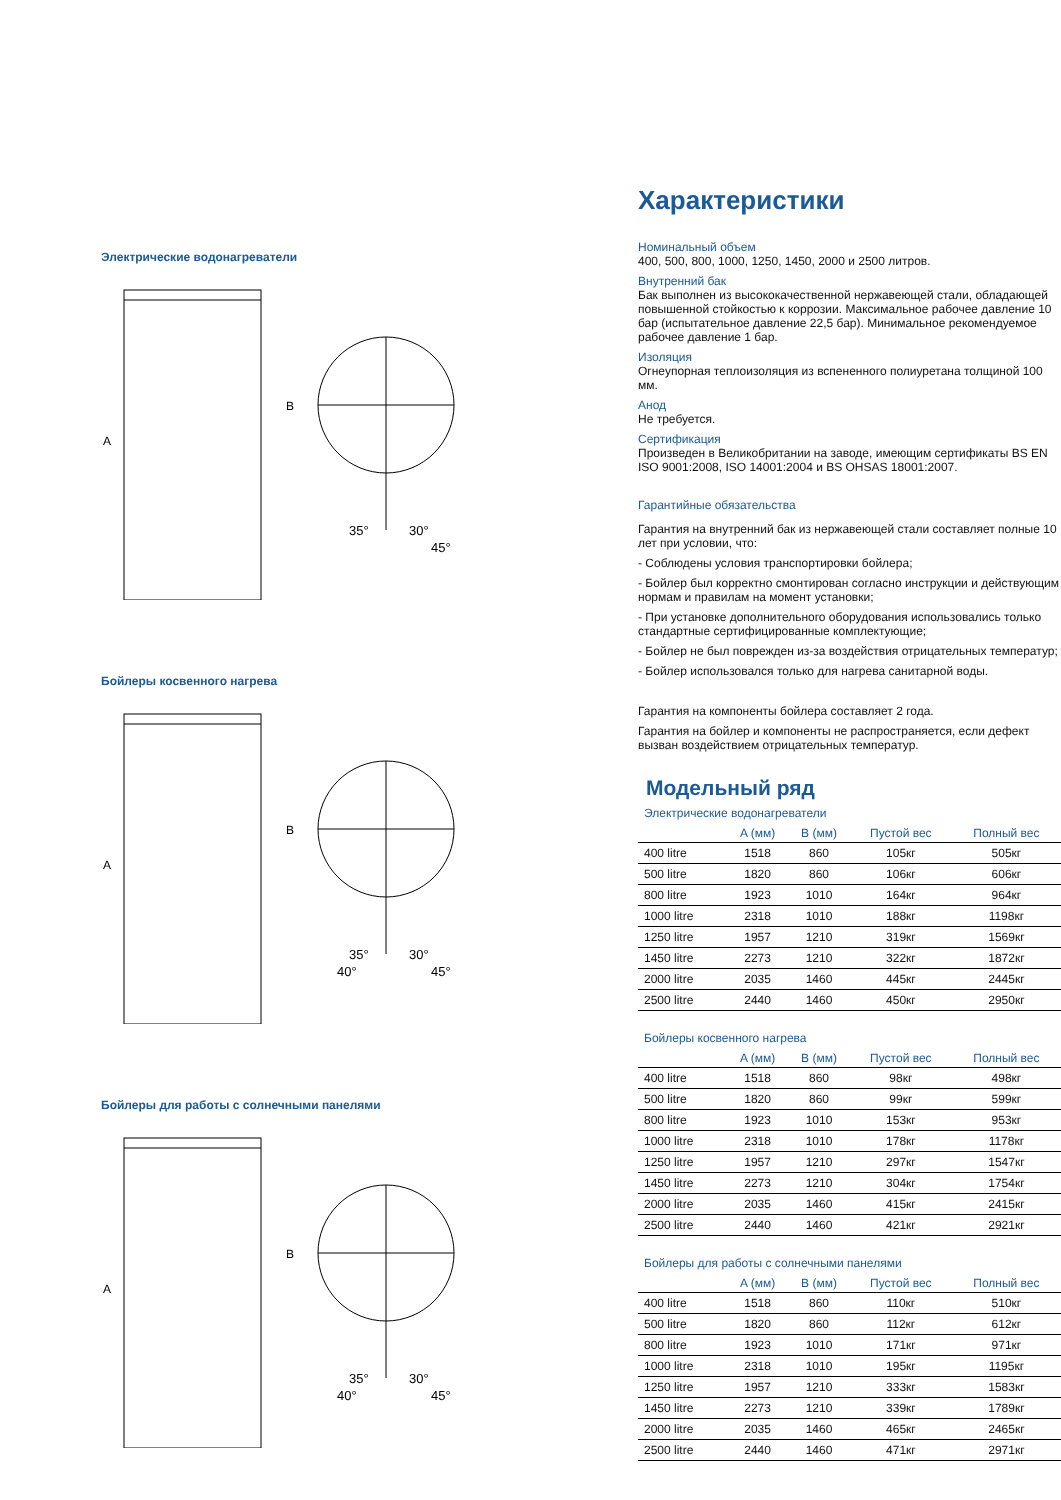Электрические водонагреватели
A
B
35°
30°
45°
Бойлеры косвенного нагрева
A
B
35°
30°
40°
45°
Бойлеры для работы с солнечными панелями
A
B
35°
30°
40°
45°
Характеристики
Номинальный объем
400, 500, 800, 1000, 1250, 1450, 2000 и 2500 литров.
Внутренний бак
Бак выполнен из высококачественной нержавеющей стали, обладающей повышенной стойкостью к коррозии. Максимальное рабочее давление 10 бар (испытательное давление 22,5 бар). Минимальное рекомендуемое рабочее давление 1 бар.
Изоляция
Огнеупорная теплоизоляция из вспененного полиуретана толщиной 100 мм.
Анод
Не требуется.
Сертификация
Произведен в Великобритании на заводе, имеющим сертификаты BS EN ISO 9001:2008, ISO 14001:2004 и BS OHSAS 18001:2007.
Гарантийные обязательства
Гарантия на внутренний бак из нержавеющей стали составляет полные 10 лет при условии, что:
- Соблюдены условия транспортировки бойлера;
- Бойлер был корректно смонтирован согласно инструкции и действующим нормам и правилам на момент установки;
- При установке дополнительного оборудования использовались только стандартные сертифицированные комплектующие;
- Бойлер не был поврежден из-за воздействия отрицательных температур;
- Бойлер использовался только для нагрева санитарной воды.
Гарантия на компоненты бойлера составляет 2 года.
Гарантия на бойлер и компоненты не распространяется, если дефект вызван воздействием отрицательных температур.
Модельный ряд
Электрические водонагреватели
| | A (мм) | B (мм) | Пустой вес | Полный вес |
| --- | --- | --- | --- | --- |
| 400 litre | 1518 | 860 | 105кг | 505кг |
| 500 litre | 1820 | 860 | 106кг | 606кг |
| 800 litre | 1923 | 1010 | 164кг | 964кг |
| 1000 litre | 2318 | 1010 | 188кг | 1198кг |
| 1250 litre | 1957 | 1210 | 319кг | 1569кг |
| 1450 litre | 2273 | 1210 | 322кг | 1872кг |
| 2000 litre | 2035 | 1460 | 445кг | 2445кг |
| 2500 litre | 2440 | 1460 | 450кг | 2950кг |
Бойлеры косвенного нагрева
| | A (мм) | B (мм) | Пустой вес | Полный вес |
| --- | --- | --- | --- | --- |
| 400 litre | 1518 | 860 | 98кг | 498кг |
| 500 litre | 1820 | 860 | 99кг | 599кг |
| 800 litre | 1923 | 1010 | 153кг | 953кг |
| 1000 litre | 2318 | 1010 | 178кг | 1178кг |
| 1250 litre | 1957 | 1210 | 297кг | 1547кг |
| 1450 litre | 2273 | 1210 | 304кг | 1754кг |
| 2000 litre | 2035 | 1460 | 415кг | 2415кг |
| 2500 litre | 2440 | 1460 | 421кг | 2921кг |
Бойлеры для работы с солнечными панелями
| | A (мм) | B (мм) | Пустой вес | Полный вес |
| --- | --- | --- | --- | --- |
| 400 litre | 1518 | 860 | 110кг | 510кг |
| 500 litre | 1820 | 860 | 112кг | 612кг |
| 800 litre | 1923 | 1010 | 171кг | 971кг |
| 1000 litre | 2318 | 1010 | 195кг | 1195кг |
| 1250 litre | 1957 | 1210 | 333кг | 1583кг |
| 1450 litre | 2273 | 1210 | 339кг | 1789кг |
| 2000 litre | 2035 | 1460 | 465кг | 2465кг |
| 2500 litre | 2440 | 1460 | 471кг | 2971кг |